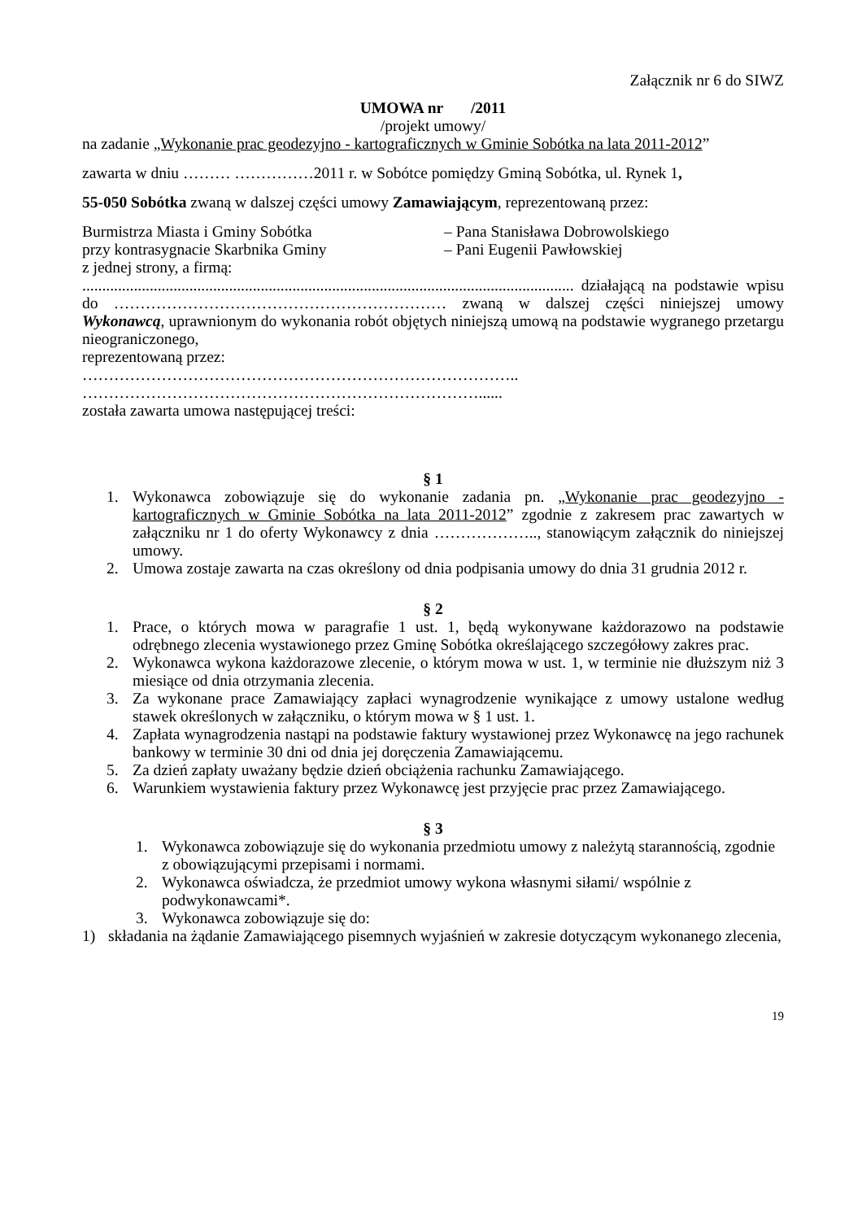Załącznik nr 6 do SIWZ
UMOWA nr /2011
/projekt umowy/
na zadanie „Wykonanie prac geodezyjno - kartograficznych w Gminie Sobótka na lata 2011-2012”
zawarta w dniu ……… ……………2011 r. w Sobótce pomiędzy Gminą Sobótka, ul. Rynek 1,
55-050 Sobótka zwaną w dalszej części umowy Zamawiającym, reprezentowaną przez:
Burmistrza Miasta i Gminy Sobótka – Pana Stanisława Dobrowolskiego
przy kontrasygnacie Skarbnika Gminy – Pani Eugenii Pawłowskiej
z jednej strony, a firmą:
............................................................................................................................ działającą na podstawie wpisu do ……………………………………………………… zwaną w dalszej części niniejszej umowy Wykonawcą, uprawnionym do wykonania robót objętych niniejszą umową na podstawie wygranego przetargu nieograniczonego,
reprezentowaną przez:
………………………………………………………………………..
…………………………………………………………………......
została zawarta umowa następującej treści:
§ 1
1. Wykonawca zobowiązuje się do wykonanie zadania pn. „Wykonanie prac geodezyjno - kartograficznych w Gminie Sobótka na lata 2011-2012” zgodnie z zakresem prac zawartych w załączniku nr 1 do oferty Wykonawcy z dnia ……………….., stanowiącym załącznik do niniejszej umowy.
2. Umowa zostaje zawarta na czas określony od dnia podpisania umowy do dnia 31 grudnia 2012 r.
§ 2
1. Prace, o których mowa w paragrafie 1 ust. 1, będą wykonywane każdorazowo na podstawie odrębnego zlecenia wystawionego przez Gminę Sobótka określającego szczegółowy zakres prac.
2. Wykonawca wykona każdorazowe zlecenie, o którym mowa w ust. 1, w terminie nie dłuższym niż 3 miesiące od dnia otrzymania zlecenia.
3. Za wykonane prace Zamawiający zapłaci wynagrodzenie wynikające z umowy ustalone według stawek określonych w załączniku, o którym mowa w § 1 ust. 1.
4. Zapłata wynagrodzenia nastąpi na podstawie faktury wystawionej przez Wykonawcę na jego rachunek bankowy w terminie 30 dni od dnia jej doręczenia Zamawiającemu.
5. Za dzień zapłaty uważany będzie dzień obciążenia rachunku Zamawiającego.
6. Warunkiem wystawienia faktury przez Wykonawcę jest przyjęcie prac przez Zamawiającego.
§ 3
1. Wykonawca zobowiązuje się do wykonania przedmiotu umowy z należytą starannością, zgodnie z obowiązującymi przepisami i normami.
2. Wykonawca oświadcza, że przedmiot umowy wykona własnymi siłami/ wspólnie z podwykonawcami*.
3. Wykonawca zobowiązuje się do:
1) składania na żądanie Zamawiającego pisemnych wyjaśnień w zakresie dotyczącym wykonanego zlecenia,
19